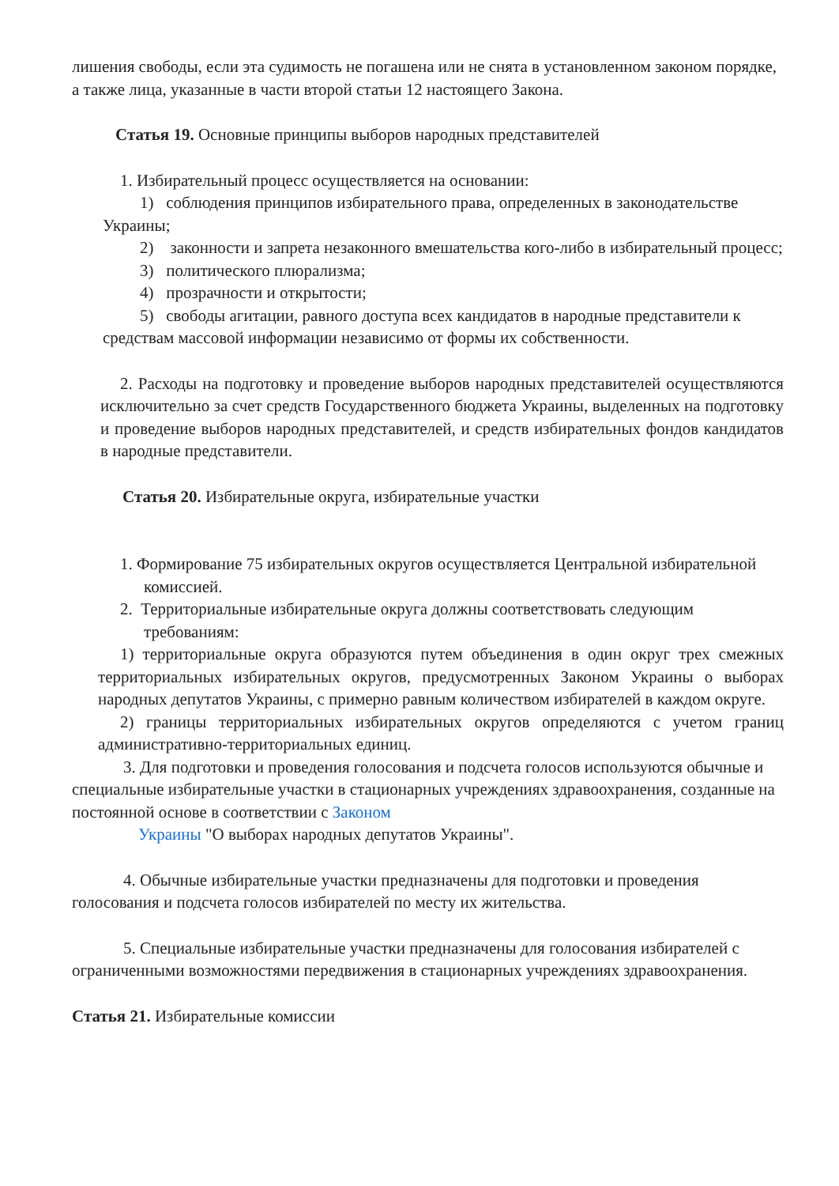лишения свободы, если эта судимость не погашена или не снята в установленном законом порядке, а также лица, указанные в части второй статьи 12 настоящего Закона.
Статья 19. Основные принципы выборов народных представителей
1. Избирательный процесс осуществляется на основании:
1) соблюдения принципов избирательного права, определенных в законодательстве Украины;
2) законности и запрета незаконного вмешательства кого-либо в избирательный процесс;
3) политического плюрализма;
4) прозрачности и открытости;
5) свободы агитации, равного доступа всех кандидатов в народные представители к средствам массовой информации независимо от формы их собственности.
2. Расходы на подготовку и проведение выборов народных представителей осуществляются исключительно за счет средств Государственного бюджета Украины, выделенных на подготовку и проведение выборов народных представителей, и средств избирательных фондов кандидатов в народные представители.
Статья 20. Избирательные округа, избирательные участки
1. Формирование 75 избирательных округов осуществляется Центральной избирательной комиссией.
2. Территориальные избирательные округа должны соответствовать следующим требованиям:
1) территориальные округа образуются путем объединения в один округ трех смежных территориальных избирательных округов, предусмотренных Законом Украины о выборах народных депутатов Украины, с примерно равным количеством избирателей в каждом округе.
2) границы территориальных избирательных округов определяются с учетом границ административно-территориальных единиц.
3. Для подготовки и проведения голосования и подсчета голосов используются обычные и специальные избирательные участки в стационарных учреждениях здравоохранения, созданные на постоянной основе в соответствии с Законом
Украины "О выборах народных депутатов Украины".
4. Обычные избирательные участки предназначены для подготовки и проведения голосования и подсчета голосов избирателей по месту их жительства.
5. Специальные избирательные участки предназначены для голосования избирателей с ограниченными возможностями передвижения в стационарных учреждениях здравоохранения.
Статья 21. Избирательные комиссии